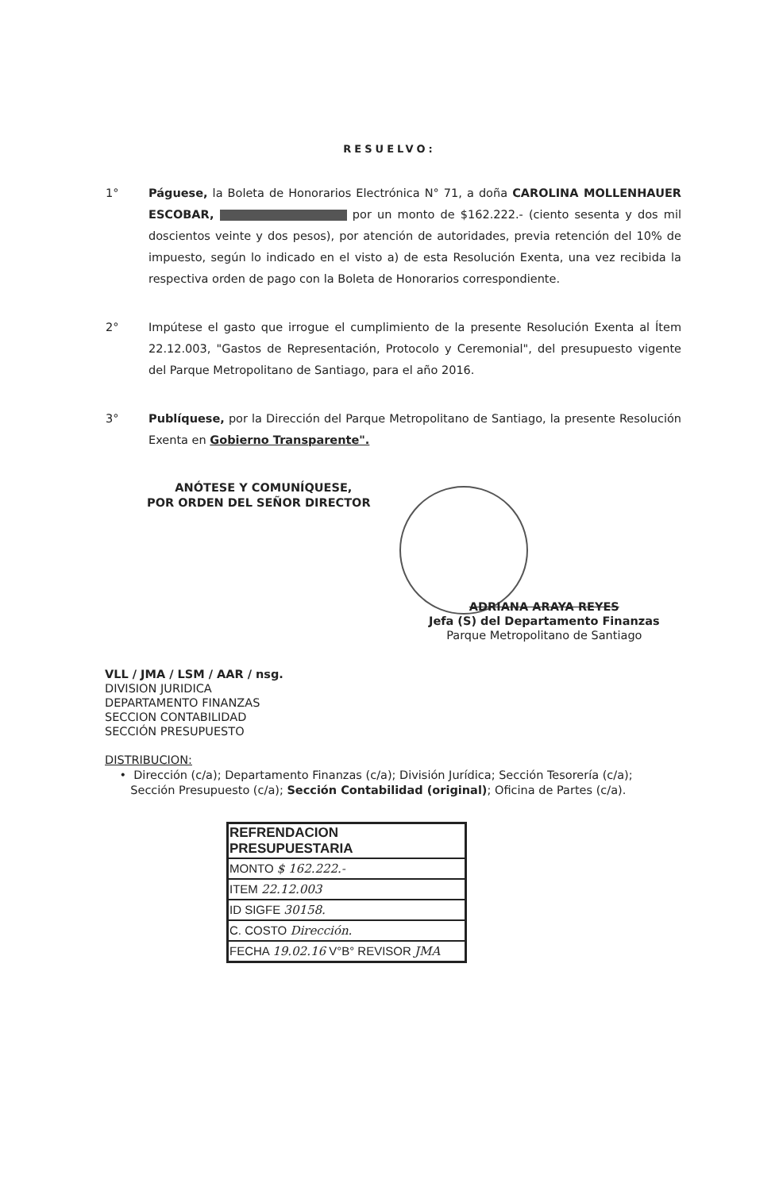RESUELVO:
1° Páguese, la Boleta de Honorarios Electrónica N° 71, a doña CAROLINA MOLLENHAUER ESCOBAR, por un monto de $162.222.- (ciento sesenta y dos mil doscientos veinte y dos pesos), por atención de autoridades, previa retención del 10% de impuesto, según lo indicado en el visto a) de esta Resolución Exenta, una vez recibida la respectiva orden de pago con la Boleta de Honorarios correspondiente.
2° Impútese el gasto que irrogue el cumplimiento de la presente Resolución Exenta al Ítem 22.12.003, "Gastos de Representación, Protocolo y Ceremonial", del presupuesto vigente del Parque Metropolitano de Santiago, para el año 2016.
3° Publíquese, por la Dirección del Parque Metropolitano de Santiago, la presente Resolución Exenta en Gobierno Transparente".
ANÓTESE Y COMUNÍQUESE,
POR ORDEN DEL SEÑOR DIRECTOR
ADRIANA ARAYA REYES
Jefa (S) del Departamento Finanzas
Parque Metropolitano de Santiago
VLL / JMA / LSM / AAR / nsg.
DIVISION JURIDICA
DEPARTAMENTO FINANZAS
SECCION CONTABILIDAD
SECCIÓN PRESUPUESTO
DISTRIBUCION:
• Dirección (c/a); Departamento Finanzas (c/a); División Jurídica; Sección Tesorería (c/a);
Sección Presupuesto (c/a); Sección Contabilidad (original); Oficina de Partes (c/a).
| REFRENDACION PRESUPUESTARIA |
| --- |
| MONTO $ 162.222.- |
| ITEM 22.12.003 |
| ID SIGFE 30158. |
| C. COSTO Dirección. |
| FECHA 19.02.16 V°B° REVISOR JMA |